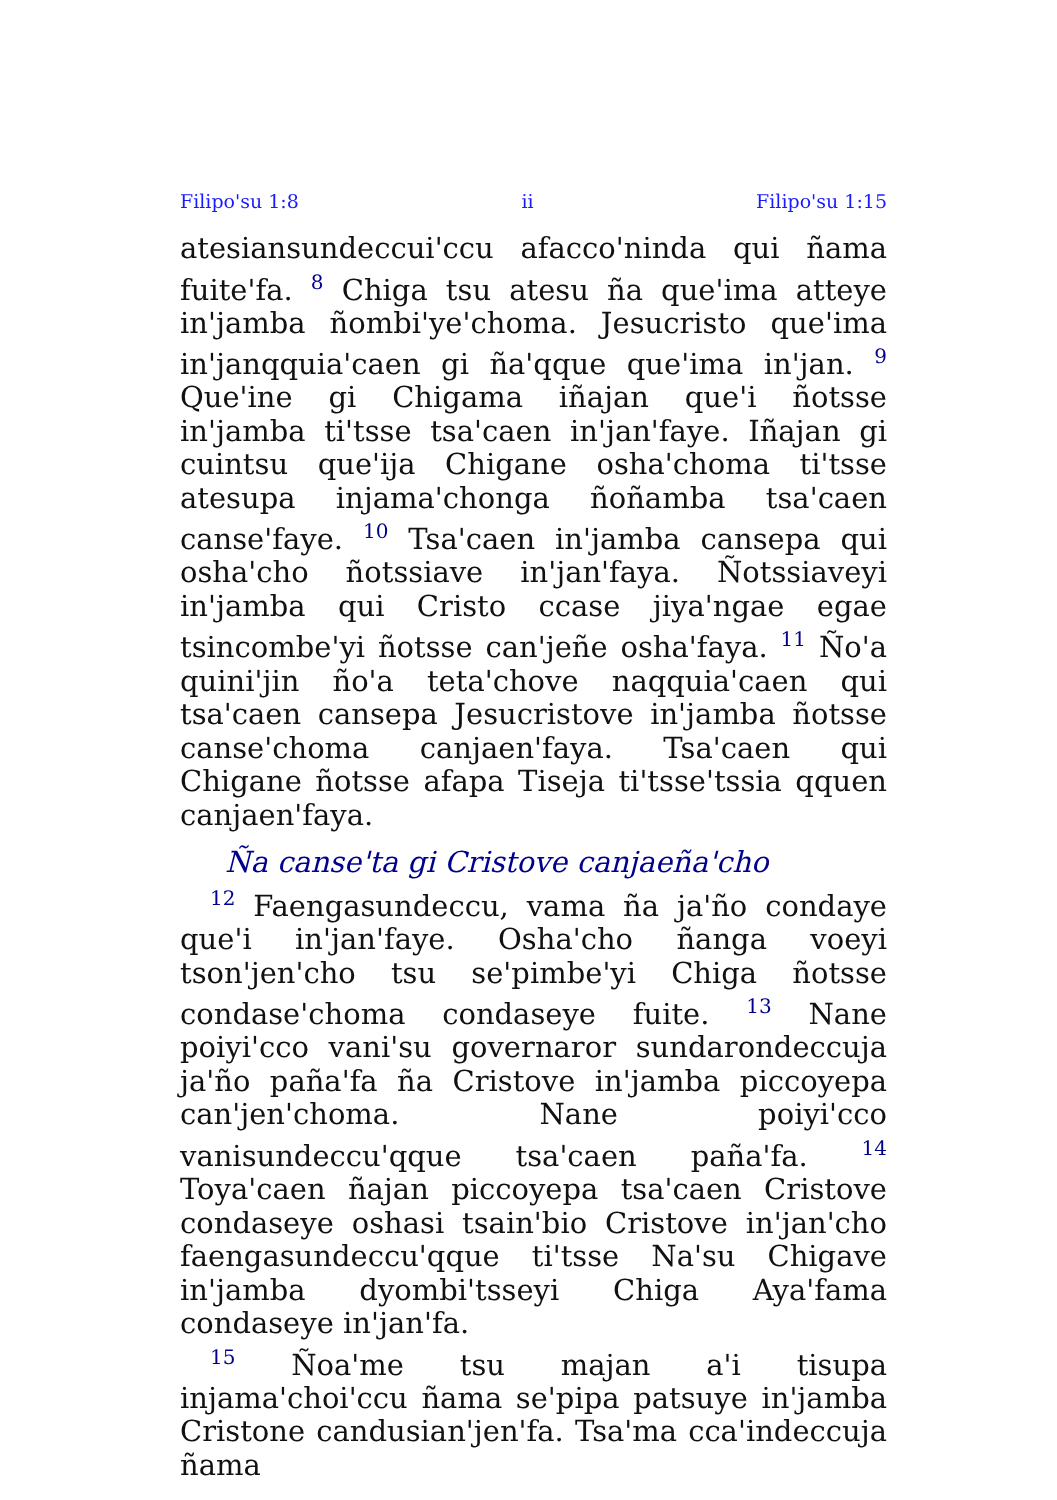Filipo'su 1:8 ii Filipo'su 1:15
atesiansundeccui'ccu afacco'ninda qui ñama fuite'fa. <sup>8</sup> Chiga tsu atesu ña que'ima atteye in'jamba ñombi'ye'choma. Jesucristo que'ima in'janqquia'caen gi ña'qque que'ima in'jan. <sup>9</sup> Que'ine gi Chigama iñajan que'i ñotsse in'jamba ti'tsse tsa'caen in'jan'faye. Iñajan gi cuintsu que'ija Chigane osha'choma ti'tsse atesupa injama'chonga ñoñamba tsa'caen canse'faye. <sup>10</sup> Tsa'caen in'jamba cansepa qui osha'cho ñotssiave in'jan'faya. Ñotssiaveyi in'jamba qui Cristo ccase jiya'ngae egae tsincombe'yi ñotsse can'jeñe osha'faya. <sup>11</sup> Ño'a quini'jin ño'a teta'chove naqquia'caen qui tsa'caen cansepa Jesucristove in'jamba ñotsse canse'choma canjaen'faya. Tsa'caen qui Chigane ñotsse afapa Tiseja ti'tsse'tssia qquen canjaen'faya.
Ña canse'ta gi Cristove canjaeña'cho
<sup>12</sup> Faengasundeccu, vama ña ja'ño condaye que'i in'jan'faye. Osha'cho ñanga voeyi tson'jen'cho tsu se'pimbe'yi Chiga ñotsse condase'choma condaseye fuite. <sup>13</sup> Nane poiyi'cco vani'su governaror sundarondeccuja ja'ño paña'fa ña Cristove in'jamba piccoyepa can'jen'choma. Nane poiyi'cco vanisundeccu'qque tsa'caen paña'fa. <sup>14</sup> Toya'caen ñajan piccoyepa tsa'caen Cristove condaseye oshasi tsain'bio Cristove in'jan'cho faengasundeccu'qque ti'tsse Na'su Chigave in'jamba dyombi'tsseyi Chiga Aya'fama condaseye in'jan'fa.
<sup>15</sup> Ñoa'me tsu majan a'i tisupa injama'choi'ccu ñama se'pipa patsuye in'jamba Cristone candusian'jen'fa. Tsa'ma cca'indeccuja ñama